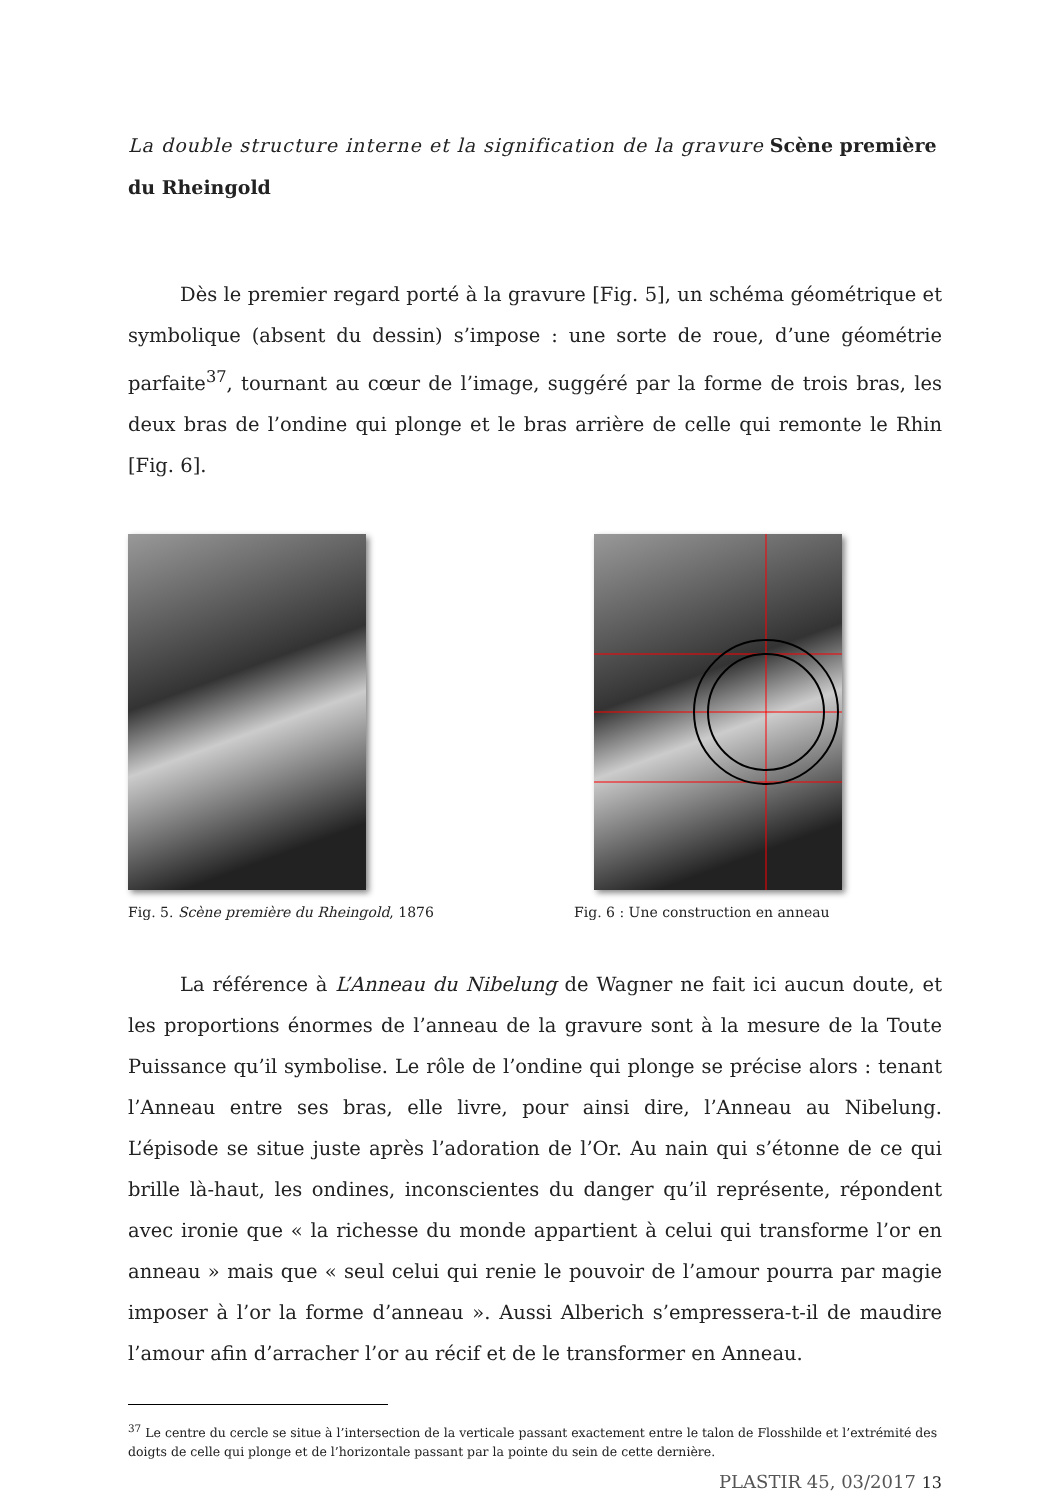La double structure interne et la signification de la gravure Scène première du Rheingold
Dès le premier regard porté à la gravure [Fig. 5], un schéma géométrique et symbolique (absent du dessin) s’impose : une sorte de roue, d’une géométrie parfaite<sup>37</sup>, tournant au cœur de l’image, suggéré par la forme de trois bras, les deux bras de l’ondine qui plonge et le bras arrière de celle qui remonte le Rhin [Fig. 6].
Fig. 5. Scène première du Rheingold, 1876
Fig. 6 : Une construction en anneau
La référence à L’Anneau du Nibelung de Wagner ne fait ici aucun doute, et les proportions énormes de l’anneau de la gravure sont à la mesure de la Toute Puissance qu’il symbolise. Le rôle de l’ondine qui plonge se précise alors : tenant l’Anneau entre ses bras, elle livre, pour ainsi dire, l’Anneau au Nibelung. L’épisode se situe juste après l’adoration de l’Or. Au nain qui s’étonne de ce qui brille là-haut, les ondines, inconscientes du danger qu’il représente, répondent avec ironie que « la richesse du monde appartient à celui qui transforme l’or en anneau » mais que « seul celui qui renie le pouvoir de l’amour pourra par magie imposer à l’or la forme d’anneau ». Aussi Alberich s’empressera-t-il de maudire l’amour afin d’arracher l’or au récif et de le transformer en Anneau.
<sup>37</sup> Le centre du cercle se situe à l’intersection de la verticale passant exactement entre le talon de Flosshilde et l’extrémité des doigts de celle qui plonge et de l’horizontale passant par la pointe du sein de cette dernière.
PLASTIR 45, 03/2017 13